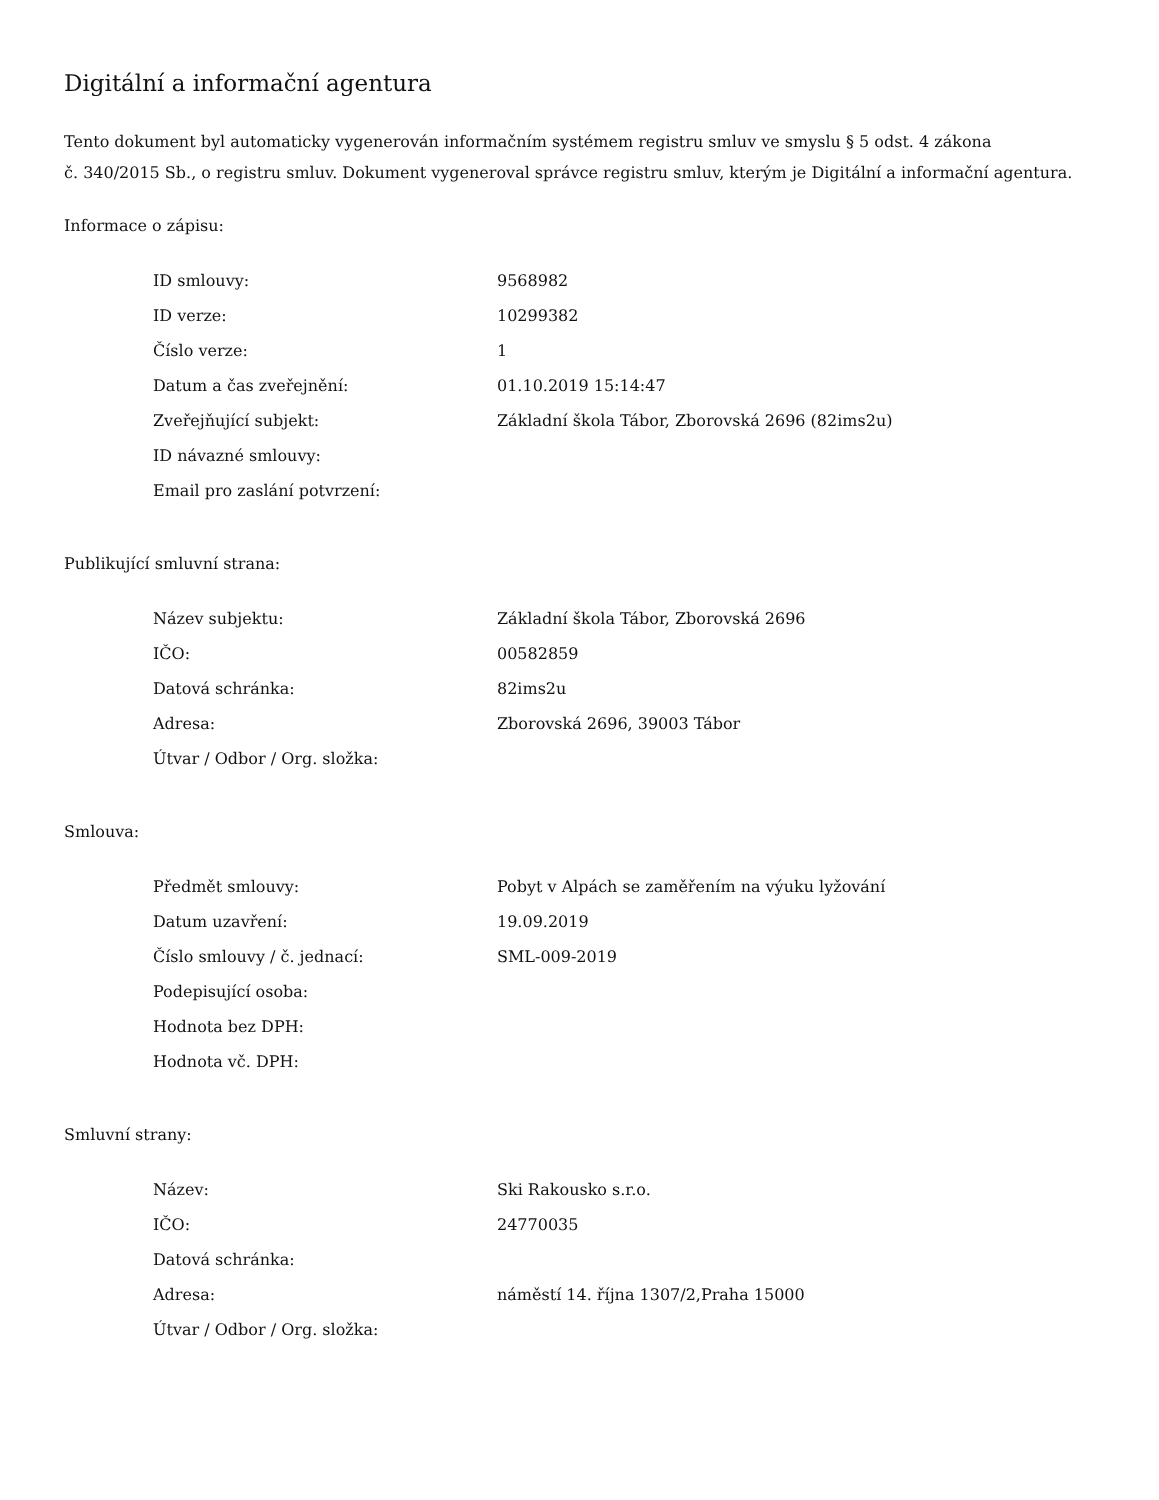Digitální a informační agentura
Tento dokument byl automaticky vygenerován informačním systémem registru smluv ve smyslu § 5 odst. 4 zákona
č. 340/2015 Sb., o registru smluv. Dokument vygeneroval správce registru smluv, kterým je Digitální a informační agentura.
Informace o zápisu:
| ID smlouvy: | 9568982 |
| ID verze: | 10299382 |
| Číslo verze: | 1 |
| Datum a čas zveřejnění: | 01.10.2019 15:14:47 |
| Zveřejňující subjekt: | Základní škola Tábor, Zborovská 2696 (82ims2u) |
| ID návazné smlouvy: | |
| Email pro zaslání potvrzení: | |
Publikující smluvní strana:
| Název subjektu: | Základní škola Tábor, Zborovská 2696 |
| IČO: | 00582859 |
| Datová schránka: | 82ims2u |
| Adresa: | Zborovská 2696, 39003 Tábor |
| Útvar / Odbor / Org. složka: | |
Smlouva:
| Předmět smlouvy: | Pobyt v Alpách se zaměřením na výuku lyžování |
| Datum uzavření: | 19.09.2019 |
| Číslo smlouvy / č. jednací: | SML-009-2019 |
| Podepisující osoba: | |
| Hodnota bez DPH: | |
| Hodnota vč. DPH: | |
Smluvní strany:
| Název: | Ski Rakousko s.r.o. |
| IČO: | 24770035 |
| Datová schránka: | |
| Adresa: | náměstí 14. října 1307/2,Praha 15000 |
| Útvar / Odbor / Org. složka: | |